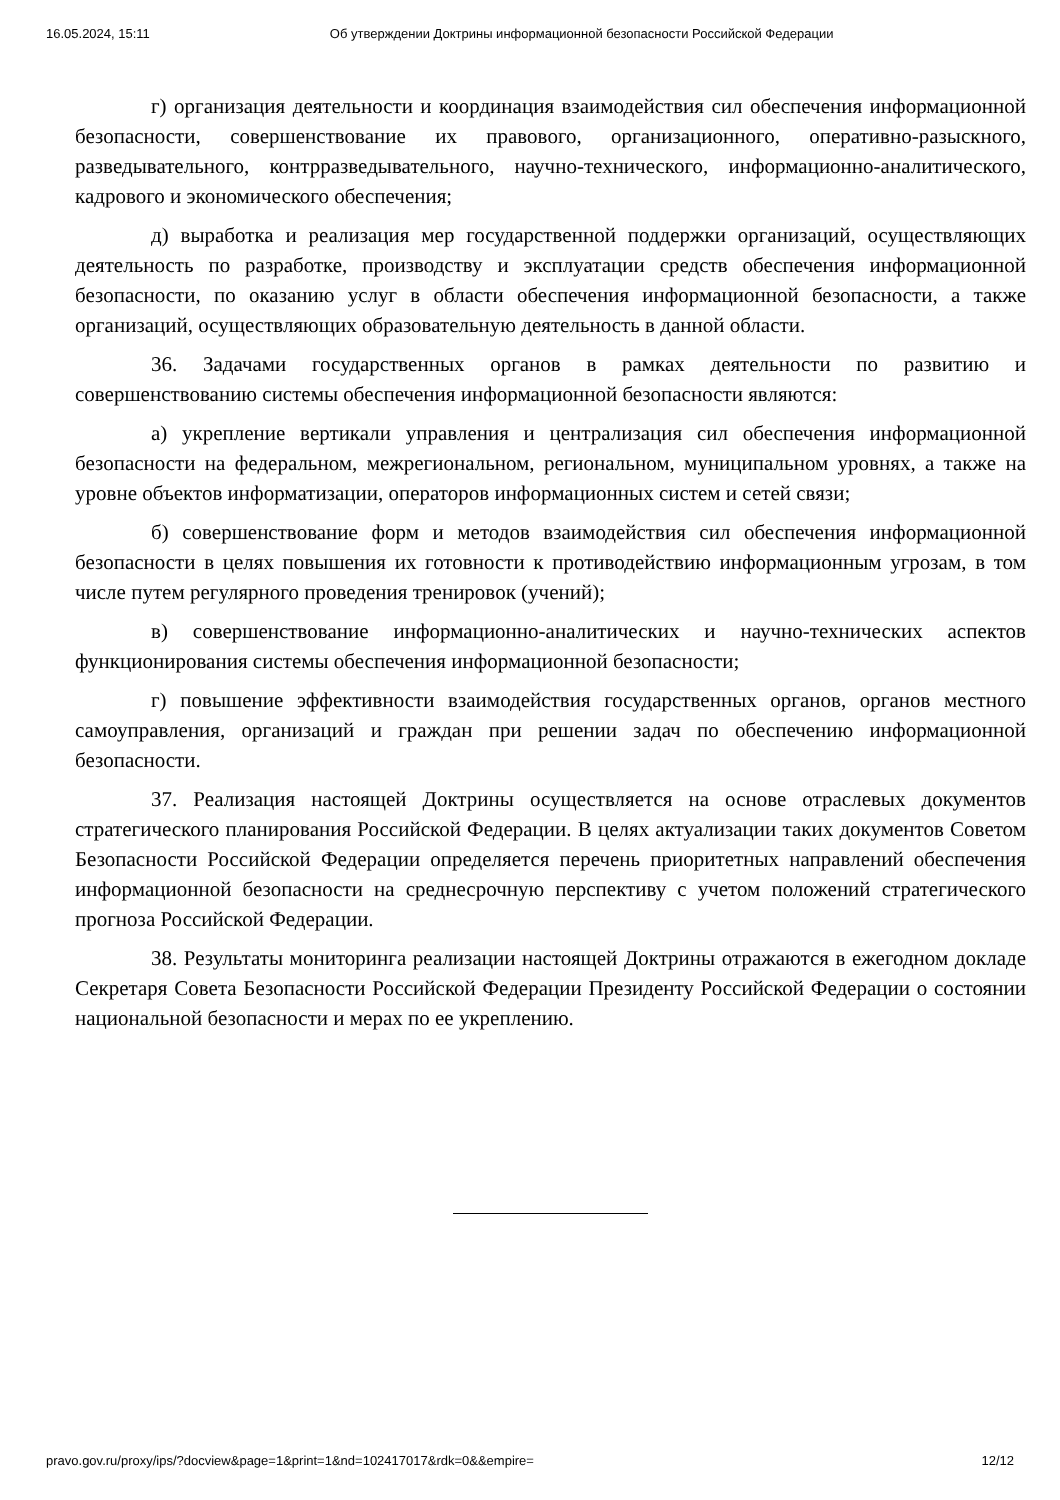16.05.2024, 15:11 Об утверждении Доктрины информационной безопасности Российской Федерации
г) организация деятельности и координация взаимодействия сил обеспечения информационной безопасности, совершенствование их правового, организационного, оперативно-разыскного, разведывательного, контрразведывательного, научно-технического, информационно-аналитического, кадрового и экономического обеспечения;
д) выработка и реализация мер государственной поддержки организаций, осуществляющих деятельность по разработке, производству и эксплуатации средств обеспечения информационной безопасности, по оказанию услуг в области обеспечения информационной безопасности, а также организаций, осуществляющих образовательную деятельность в данной области.
36. Задачами государственных органов в рамках деятельности по развитию и совершенствованию системы обеспечения информационной безопасности являются:
а) укрепление вертикали управления и централизация сил обеспечения информационной безопасности на федеральном, межрегиональном, региональном, муниципальном уровнях, а также на уровне объектов информатизации, операторов информационных систем и сетей связи;
б) совершенствование форм и методов взаимодействия сил обеспечения информационной безопасности в целях повышения их готовности к противодействию информационным угрозам, в том числе путем регулярного проведения тренировок (учений);
в) совершенствование информационно-аналитических и научно-технических аспектов функционирования системы обеспечения информационной безопасности;
г) повышение эффективности взаимодействия государственных органов, органов местного самоуправления, организаций и граждан при решении задач по обеспечению информационной безопасности.
37. Реализация настоящей Доктрины осуществляется на основе отраслевых документов стратегического планирования Российской Федерации. В целях актуализации таких документов Советом Безопасности Российской Федерации определяется перечень приоритетных направлений обеспечения информационной безопасности на среднесрочную перспективу с учетом положений стратегического прогноза Российской Федерации.
38. Результаты мониторинга реализации настоящей Доктрины отражаются в ежегодном докладе Секретаря Совета Безопасности Российской Федерации Президенту Российской Федерации о состоянии национальной безопасности и мерах по ее укреплению.
pravo.gov.ru/proxy/ips/?docview&page=1&print=1&nd=102417017&rdk=0&&empire= 12/12